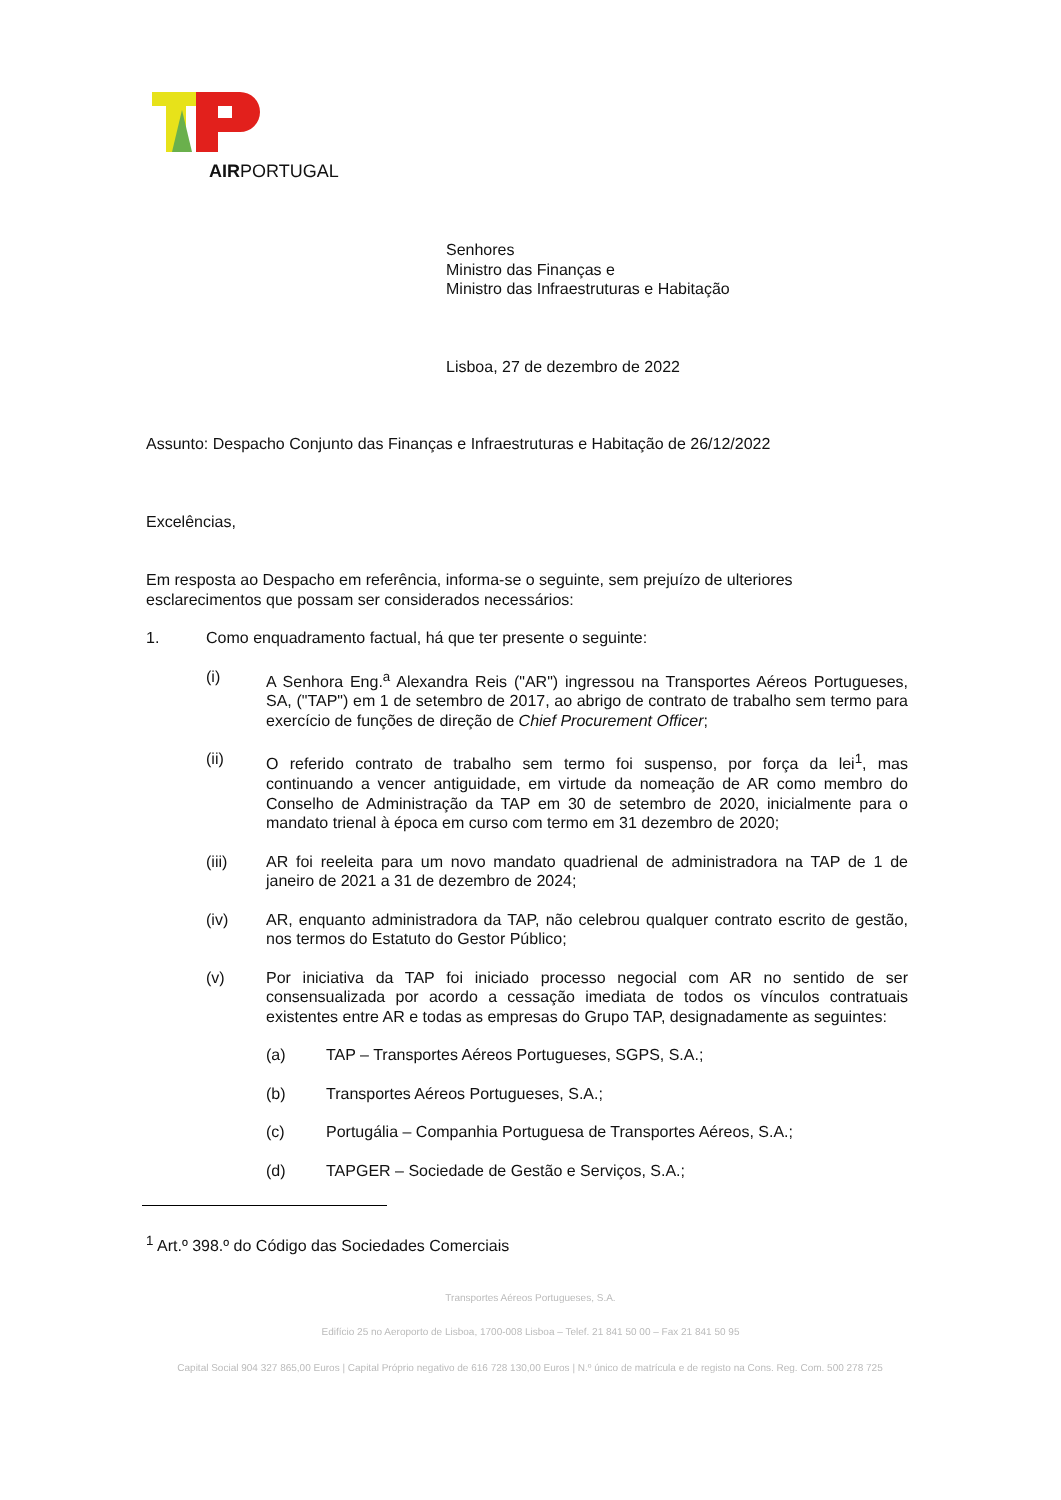AIRPORTUGAL
Senhores
Ministro das Finanças e
Ministro das Infraestruturas e Habitação
Lisboa, 27 de dezembro de 2022
Assunto: Despacho Conjunto das Finanças e Infraestruturas e Habitação de 26/12/2022
Excelências,
Em resposta ao Despacho em referência, informa-se o seguinte, sem prejuízo de ulteriores esclarecimentos que possam ser considerados necessários:
1. Como enquadramento factual, há que ter presente o seguinte:
(i) A Senhora Eng.<sup>a</sup> Alexandra Reis ("AR") ingressou na Transportes Aéreos Portugueses, SA, ("TAP") em 1 de setembro de 2017, ao abrigo de contrato de trabalho sem termo para exercício de funções de direção de Chief Procurement Officer;
(ii) O referido contrato de trabalho sem termo foi suspenso, por força da lei<sup>1</sup>, mas continuando a vencer antiguidade, em virtude da nomeação de AR como membro do Conselho de Administração da TAP em 30 de setembro de 2020, inicialmente para o mandato trienal à época em curso com termo em 31 dezembro de 2020;
(iii) AR foi reeleita para um novo mandato quadrienal de administradora na TAP de 1 de janeiro de 2021 a 31 de dezembro de 2024;
(iv) AR, enquanto administradora da TAP, não celebrou qualquer contrato escrito de gestão, nos termos do Estatuto do Gestor Público;
(v) Por iniciativa da TAP foi iniciado processo negocial com AR no sentido de ser consensualizada por acordo a cessação imediata de todos os vínculos contratuais existentes entre AR e todas as empresas do Grupo TAP, designadamente as seguintes:
(a) TAP – Transportes Aéreos Portugueses, SGPS, S.A.;
(b) Transportes Aéreos Portugueses, S.A.;
(c) Portugália – Companhia Portuguesa de Transportes Aéreos, S.A.;
(d) TAPGER – Sociedade de Gestão e Serviços, S.A.;
<sup>1</sup> Art.º 398.º do Código das Sociedades Comerciais
Transportes Aéreos Portugueses, S.A.
Edifício 25 no Aeroporto de Lisboa, 1700-008 Lisboa – Telef. 21 841 50 00 – Fax 21 841 50 95
Capital Social 904 327 865,00 Euros | Capital Próprio negativo de 616 728 130,00 Euros | N.º único de matrícula e de registo na Cons. Reg. Com. 500 278 725